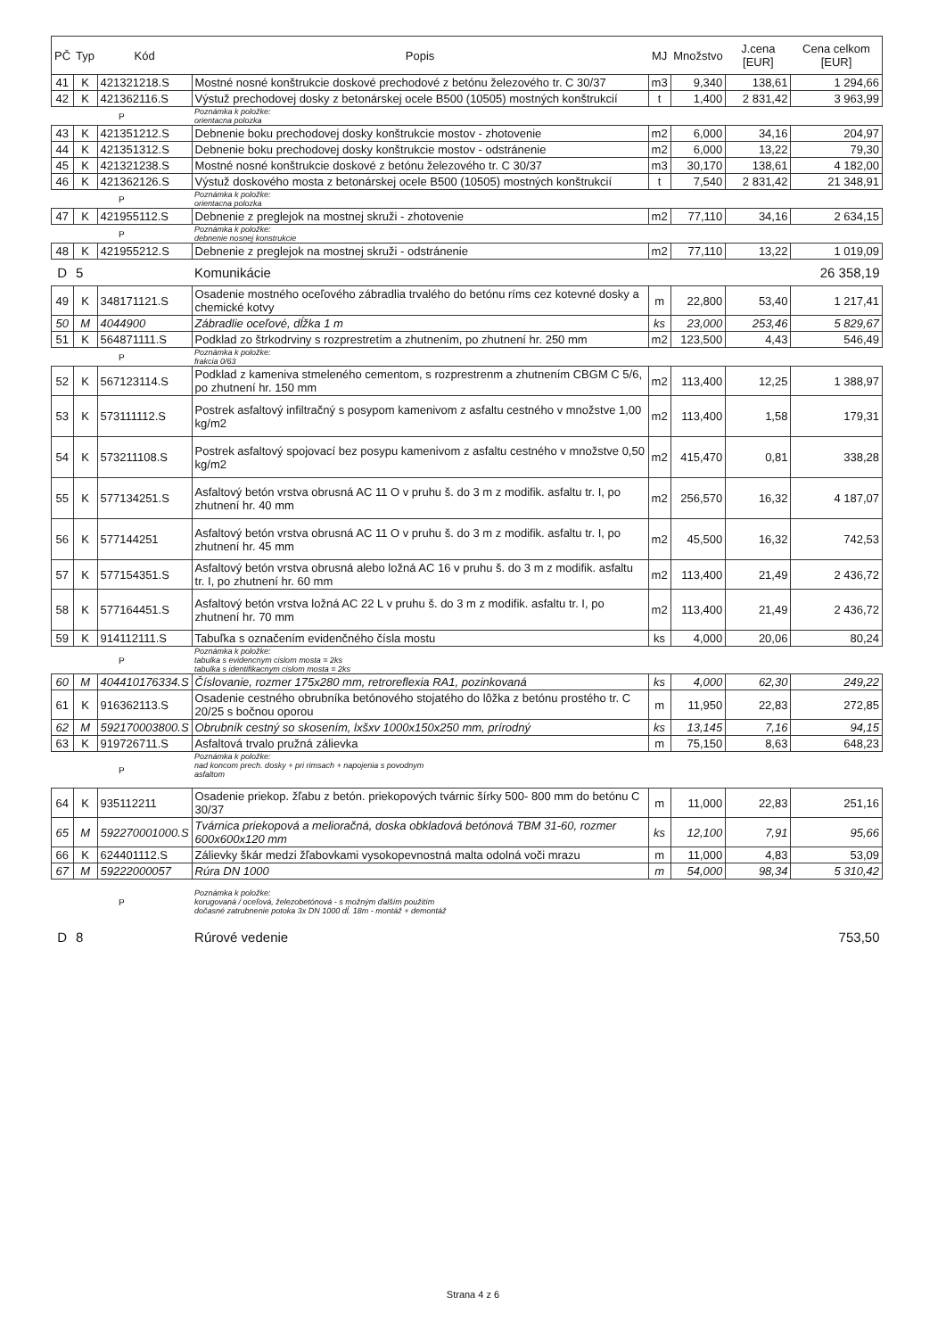| PČ | Typ | Kód | Popis | MJ | Množstvo | J.cena [EUR] | Cena celkom [EUR] |
| --- | --- | --- | --- | --- | --- | --- | --- |
| 41 | K | 421321218.S | Mostné nosné konštrukcie doskové prechodové z betónu železového tr. C 30/37 | m3 | 9,340 | 138,61 | 1 294,66 |
| 42 | K | 421362116.S | Výstuž prechodovej dosky z betonárskej ocele B500 (10505) mostných konštrukcií | t | 1,400 | 2 831,42 | 3 963,99 |
| P | | | Poznámka k položke: orientacna polozka | | | | |
| 43 | K | 421351212.S | Debnenie boku prechodovej dosky konštrukcie mostov - zhotovenie | m2 | 6,000 | 34,16 | 204,97 |
| 44 | K | 421351312.S | Debnenie boku prechodovej dosky konštrukcie mostov - odstránenie | m2 | 6,000 | 13,22 | 79,30 |
| 45 | K | 421321238.S | Mostné nosné konštrukcie doskové z betónu železového tr. C 30/37 | m3 | 30,170 | 138,61 | 4 182,00 |
| 46 | K | 421362126.S | Výstuž doskového mosta z betonárskej ocele B500 (10505) mostných konštrukcií | t | 7,540 | 2 831,42 | 21 348,91 |
| P | | | Poznámka k položke: orientacna polozka | | | | |
| 47 | K | 421955112.S | Debnenie z preglejok na mostnej skruži - zhotovenie | m2 | 77,110 | 34,16 | 2 634,15 |
| P | | | Poznámka k položke: debnenie nosnej konstrukcie | | | | |
| 48 | K | 421955212.S | Debnenie z preglejok na mostnej skruži - odstránenie | m2 | 77,110 | 13,22 | 1 019,09 |
| D | 5 | | Komunikácie | | | | 26 358,19 |
| 49 | K | 348171121.S | Osadenie mostného oceľového zábradlia trvalého do betónu ríms cez kotevné dosky a chemické kotvy | m | 22,800 | 53,40 | 1 217,41 |
| 50 | M | 4044900 | Zábradlie oceľové, dĺžka 1 m | ks | 23,000 | 253,46 | 5 829,67 |
| 51 | K | 564871111.S | Podklad zo štrkodrviny s rozprestretím a zhutnením, po zhutnení hr. 250 mm | m2 | 123,500 | 4,43 | 546,49 |
| P | | | Poznámka k položke: frakcia 0/63 | | | | |
| 52 | K | 567123114.S | Podklad z kameniva stmeleného cementom, s rozprestrenm a zhutnením CBGM C 5/6, po zhutnení hr. 150 mm | m2 | 113,400 | 12,25 | 1 388,97 |
| 53 | K | 573111112.S | Postrek asfaltový infiltračný s posypom kamenivom z asfaltu cestného v množstve 1,00 kg/m2 | m2 | 113,400 | 1,58 | 179,31 |
| 54 | K | 573211108.S | Postrek asfaltový spojovací bez posypu kamenivom z asfaltu cestného v množstve 0,50 kg/m2 | m2 | 415,470 | 0,81 | 338,28 |
| 55 | K | 577134251.S | Asfaltový betón vrstva obrusná AC 11 O v pruhu š. do 3 m z modifik. asfaltu tr. I, po zhutnení hr. 40 mm | m2 | 256,570 | 16,32 | 4 187,07 |
| 56 | K | 577144251 | Asfaltový betón vrstva obrusná AC 11 O v pruhu š. do 3 m z modifik. asfaltu tr. I, po zhutnení hr. 45 mm | m2 | 45,500 | 16,32 | 742,53 |
| 57 | K | 577154351.S | Asfaltový betón vrstva obrusná alebo ložná AC 16 v pruhu š. do 3 m z modifik. asfaltu tr. I, po zhutnení hr. 60 mm | m2 | 113,400 | 21,49 | 2 436,72 |
| 58 | K | 577164451.S | Asfaltový betón vrstva ložná AC 22 L v pruhu š. do 3 m z modifik. asfaltu tr. I, po zhutnení hr. 70 mm | m2 | 113,400 | 21,49 | 2 436,72 |
| 59 | K | 914112111.S | Tabuľka s označením evidenčného čísla mostu | ks | 4,000 | 20,06 | 80,24 |
| P | | | Poznámka k položke: tabulka s evidencnym cislom mosta = 2ks tabulka s identifikacnym cislom mosta = 2ks | | | | |
| 60 | M | 404410176334.S | Číslovanie, rozmer 175x280 mm, retroreflexia RA1, pozinkovaná | ks | 4,000 | 62,30 | 249,22 |
| 61 | K | 916362113.S | Osadenie cestného obrubníka betónového stojatého do lôžka z betónu prostého tr. C 20/25 s bočnou oporou | m | 11,950 | 22,83 | 272,85 |
| 62 | M | 592170003800.S | Obrubník cestný so skosením, lxšxv 1000x150x250 mm, prírodný | ks | 13,145 | 7,16 | 94,15 |
| 63 | K | 919726711.S | Asfaltová trvalo pružná zálievka | m | 75,150 | 8,63 | 648,23 |
| P | | | Poznámka k položke: nad koncom prech. dosky + pri rimsach + napojenia s povodnym asfaltom | | | | |
| 64 | K | 935112211 | Osadenie priekop. žľabu z betón. priekopových tvárnic šírky 500- 800 mm do betónu C 30/37 | m | 11,000 | 22,83 | 251,16 |
| 65 | M | 592270001000.S | Tvárnica priekopová a melioračná, doska obkladová betónová TBM 31-60, rozmer 600x600x120 mm | ks | 12,100 | 7,91 | 95,66 |
| 66 | K | 624401112.S | Zálievky škár medzi žľabovkami vysokopevnostná malta odolná voči mrazu | m | 11,000 | 4,83 | 53,09 |
| 67 | M | 59222000057 | Rúra DN 1000 | m | 54,000 | 98,34 | 5 310,42 |
| P | | | Poznámka k položke: korugovaná / oceľová, železobetónová - s možným ďalším použitím dočasné zatrubnenie potoka 3x DN 1000 dĺ. 18m - montáž + demontáž | | | | |
| D | 8 | | Rúrové vedenie | | | | 753,50 |
Strana 4 z 6